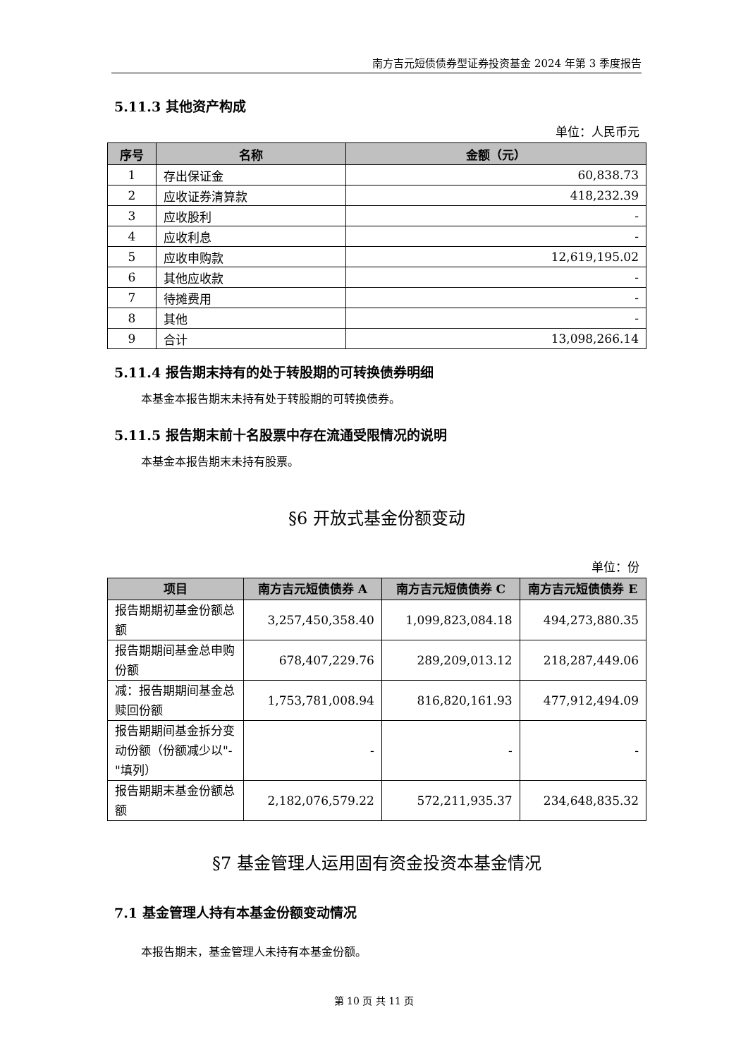南方吉元短债债券型证券投资基金 2024 年第 3 季度报告
5.11.3 其他资产构成
单位：人民币元
| 序号 | 名称 | 金额（元） |
| --- | --- | --- |
| 1 | 存出保证金 | 60,838.73 |
| 2 | 应收证券清算款 | 418,232.39 |
| 3 | 应收股利 | - |
| 4 | 应收利息 | - |
| 5 | 应收申购款 | 12,619,195.02 |
| 6 | 其他应收款 | - |
| 7 | 待摊费用 | - |
| 8 | 其他 | - |
| 9 | 合计 | 13,098,266.14 |
5.11.4 报告期末持有的处于转股期的可转换债券明细
本基金本报告期末未持有处于转股期的可转换债券。
5.11.5 报告期末前十名股票中存在流通受限情况的说明
本基金本报告期末未持有股票。
§6 开放式基金份额变动
单位：份
| 项目 | 南方吉元短债债券 A | 南方吉元短债债券 C | 南方吉元短债债券 E |
| --- | --- | --- | --- |
| 报告期期初基金份额总额 | 3,257,450,358.40 | 1,099,823,084.18 | 494,273,880.35 |
| 报告期期间基金总申购份额 | 678,407,229.76 | 289,209,013.12 | 218,287,449.06 |
| 减：报告期期间基金总赎回份额 | 1,753,781,008.94 | 816,820,161.93 | 477,912,494.09 |
| 报告期期间基金拆分变动份额（份额减少以"-"填列） | - | - | - |
| 报告期期末基金份额总额 | 2,182,076,579.22 | 572,211,935.37 | 234,648,835.32 |
§7 基金管理人运用固有资金投资本基金情况
7.1 基金管理人持有本基金份额变动情况
本报告期末，基金管理人未持有本基金份额。
第 10 页 共 11 页